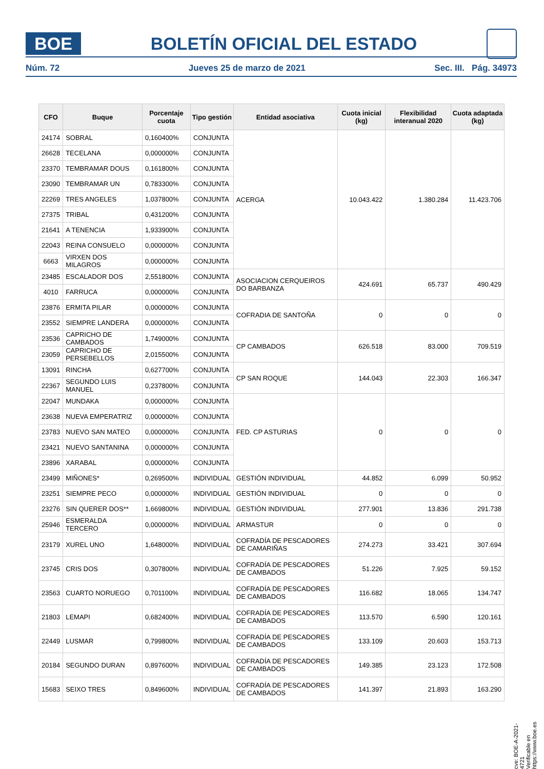BOE
BOLETÍN OFICIAL DEL ESTADO
Núm. 72 Jueves 25 de marzo de 2021 Sec. III. Pág. 34973
| CFO | Buque | Porcentaje cuota | Tipo gestión | Entidad asociativa | Cuota inicial (kg) | Flexibilidad interanual 2020 | Cuota adaptada (kg) |
| --- | --- | --- | --- | --- | --- | --- | --- |
| 24174 | SOBRAL | 0,160400% | CONJUNTA | ACERGA | 10.043.422 | 1.380.284 | 11.423.706 |
| 26628 | TECELANA | 0,000000% | CONJUNTA | | | | |
| 23370 | TEMBRAMAR DOUS | 0,161800% | CONJUNTA | | | | |
| 23090 | TEMBRAMAR UN | 0,783300% | CONJUNTA | | | | |
| 22269 | TRES ANGELES | 1,037800% | CONJUNTA | | | | |
| 27375 | TRIBAL | 0,431200% | CONJUNTA | | | | |
| 21641 | A TENENCIA | 1,933900% | CONJUNTA | | | | |
| 22043 | REINA CONSUELO | 0,000000% | CONJUNTA | | | | |
| 6663 | VIRXEN DOS MILAGROS | 0,000000% | CONJUNTA | | | | |
| 23485 | ESCALADOR DOS | 2,551800% | CONJUNTA | ASOCIACION CERQUEIROS DO BARBANZA | 424.691 | 65.737 | 490.429 |
| 4010 | FARRUCA | 0,000000% | CONJUNTA | | | | |
| 23876 | ERMITA PILAR | 0,000000% | CONJUNTA | COFRADIA DE SANTOÑA | 0 | 0 | 0 |
| 23552 | SIEMPRE LANDERA | 0,000000% | CONJUNTA | | | | |
| 23536 | CAPRICHO DE CAMBADOS | 1,749000% | CONJUNTA | CP CAMBADOS | 626.518 | 83.000 | 709.519 |
| 23059 | CAPRICHO DE PERSEBELLOS | 2,015500% | CONJUNTA | | | | |
| 13091 | RINCHA | 0,627700% | CONJUNTA | CP SAN ROQUE | 144.043 | 22.303 | 166.347 |
| 22367 | SEGUNDO LUIS MANUEL | 0,237800% | CONJUNTA | | | | |
| 22047 | MUNDAKA | 0,000000% | CONJUNTA | FED. CP ASTURIAS | 0 | 0 | 0 |
| 23638 | NUEVA EMPERATRIZ | 0,000000% | CONJUNTA | | | | |
| 23783 | NUEVO SAN MATEO | 0,000000% | CONJUNTA | | | | |
| 23421 | NUEVO SANTANINA | 0,000000% | CONJUNTA | | | | |
| 23896 | XARABAL | 0,000000% | CONJUNTA | | | | |
| 23499 | MIÑONES* | 0,269500% | INDIVIDUAL | GESTIÓN INDIVIDUAL | 44.852 | 6.099 | 50.952 |
| 23251 | SIEMPRE PECO | 0,000000% | INDIVIDUAL | GESTIÓN INDIVIDUAL | 0 | 0 | 0 |
| 23276 | SIN QUERER DOS** | 1,669800% | INDIVIDUAL | GESTIÓN INDIVIDUAL | 277.901 | 13.836 | 291.738 |
| 25946 | ESMERALDA TERCERO | 0,000000% | INDIVIDUAL | ARMASTUR | 0 | 0 | 0 |
| 23179 | XUREL UNO | 1,648000% | INDIVIDUAL | COFRADÍA DE PESCADORES DE CAMARIÑAS | 274.273 | 33.421 | 307.694 |
| 23745 | CRIS DOS | 0,307800% | INDIVIDUAL | COFRADÍA DE PESCADORES DE CAMBADOS | 51.226 | 7.925 | 59.152 |
| 23563 | CUARTO NORUEGO | 0,701100% | INDIVIDUAL | COFRADÍA DE PESCADORES DE CAMBADOS | 116.682 | 18.065 | 134.747 |
| 21803 | LEMAPI | 0,682400% | INDIVIDUAL | COFRADÍA DE PESCADORES DE CAMBADOS | 113.570 | 6.590 | 120.161 |
| 22449 | LUSMAR | 0,799800% | INDIVIDUAL | COFRADÍA DE PESCADORES DE CAMBADOS | 133.109 | 20.603 | 153.713 |
| 20184 | SEGUNDO DURAN | 0,897600% | INDIVIDUAL | COFRADÍA DE PESCADORES DE CAMBADOS | 149.385 | 23.123 | 172.508 |
| 15683 | SEIXO TRES | 0,849600% | INDIVIDUAL | COFRADÍA DE PESCADORES DE CAMBADOS | 141.397 | 21.893 | 163.290 |
cve: BOE-A-2021-4721
Verificable en https://www.boe.es